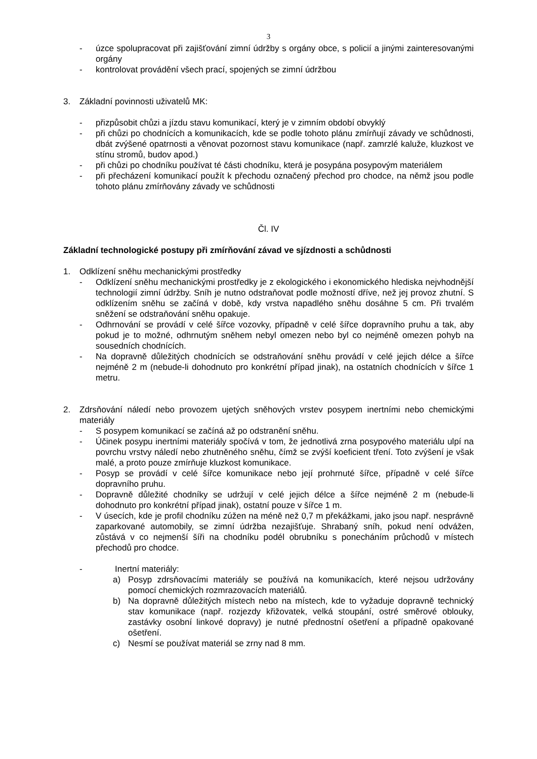3
- úzce spolupracovat při zajišťování zimní údržby s orgány obce, s policií a jinými zainteresovanými orgány
- kontrolovat provádění všech prací, spojených se zimní údržbou
3. Základní povinnosti uživatelů MK:
- přizpůsobit chůzi a jízdu stavu komunikací, který je v zimním období obvyklý
- při chůzi po chodnících a komunikacích, kde se podle tohoto plánu zmírňují závady ve schůdnosti, dbát zvýšené opatrnosti a věnovat pozornost stavu komunikace (např. zamrzlé kaluže, kluzkost ve stínu stromů, budov apod.)
- při chůzi po chodníku používat té části chodníku, která je posypána posypovým materiálem
- při přecházení komunikací použít k přechodu označený přechod pro chodce, na němž jsou podle tohoto plánu zmírňovány závady ve schůdnosti
Čl. IV
Základní technologické postupy při zmírňování závad ve sjízdnosti a schůdnosti
1. Odklízení sněhu mechanickými prostředky
- Odklízení sněhu mechanickými prostředky je z ekologického i ekonomického hlediska nejvhodnější technologií zimní údržby. Sníh je nutno odstraňovat podle možností dříve, než jej provoz zhutní. S odklízením sněhu se začíná v době, kdy vrstva napadlého sněhu dosáhne 5 cm. Při trvalém sněžení se odstraňování sněhu opakuje.
- Odhrnování se provádí v celé šířce vozovky, případně v celé šířce dopravního pruhu a tak, aby pokud je to možné, odhrnutým sněhem nebyl omezen nebo byl co nejméně omezen pohyb na sousedních chodnících.
- Na dopravně důležitých chodnících se odstraňování sněhu provádí v celé jejich délce a šířce nejméně 2 m (nebude-li dohodnuto pro konkrétní případ jinak), na ostatních chodnících v šířce 1 metru.
2. Zdrsňování náledí nebo provozem ujetých sněhových vrstev posypem inertními nebo chemickými materiály
- S posypem komunikací se začíná až po odstranění sněhu.
- Účinek posypu inertními materiály spočívá v tom, že jednotlivá zrna posypového materiálu ulpí na povrchu vrstvy náledí nebo zhutněného sněhu, čímž se zvýší koeficient tření. Toto zvýšení je však malé, a proto pouze zmírňuje kluzkost komunikace.
- Posyp se provádí v celé šířce komunikace nebo její prohrnuté šířce, případně v celé šířce dopravního pruhu.
- Dopravně důležité chodníky se udržují v celé jejich délce a šířce nejméně 2 m (nebude-li dohodnuto pro konkrétní případ jinak), ostatní pouze v šířce 1 m.
- V úsecích, kde je profil chodníku zúžen na méně než 0,7 m překážkami, jako jsou např. nesprávně zaparkované automobily, se zimní údržba nezajišťuje. Shrabaný sníh, pokud není odvážen, zůstává v co nejmenší šíři na chodníku podél obrubníku s ponecháním průchodů v místech přechodů pro chodce.
- Inertní materiály:
a) Posyp zdrsňovacími materiály se používá na komunikacích, které nejsou udržovány pomocí chemických rozmrazovacích materiálů.
b) Na dopravně důležitých místech nebo na místech, kde to vyžaduje dopravně technický stav komunikace (např. rozjezdy křižovatek, velká stoupání, ostré směrové oblouky, zastávky osobní linkové dopravy) je nutné přednostní ošetření a případně opakované ošetření.
c) Nesmí se používat materiál se zrny nad 8 mm.